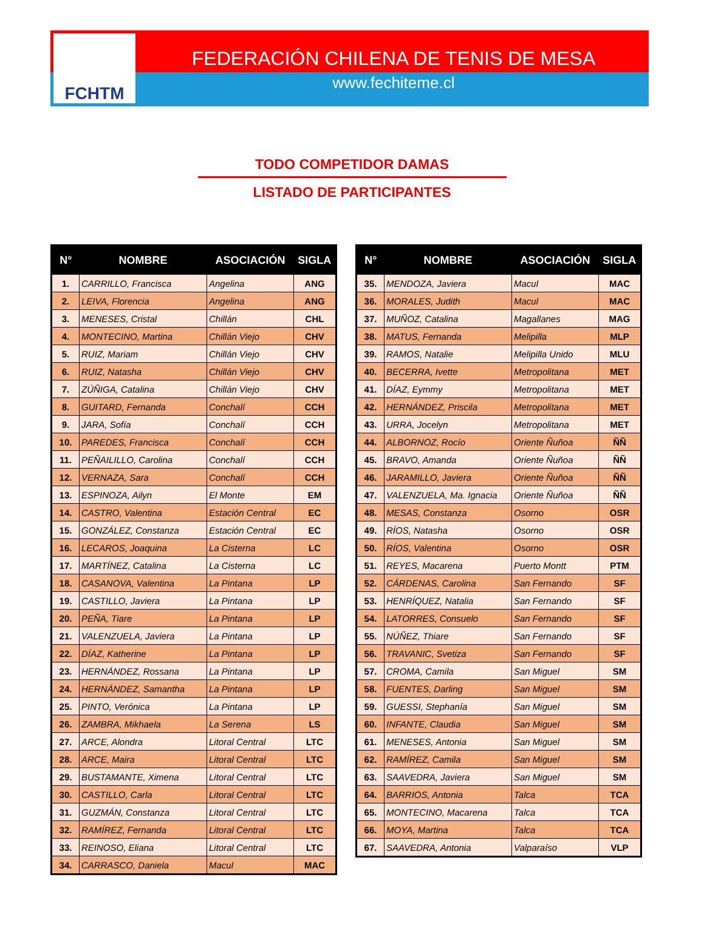FCHTM
FEDERACIÓN CHILENA DE TENIS DE MESA
www.fechiteme.cl
TODO COMPETIDOR DAMAS
LISTADO DE PARTICIPANTES
| N° | NOMBRE | ASOCIACIÓN | SIGLA |
| --- | --- | --- | --- |
| 1. | CARRILLO, Francisca | Angelina | ANG |
| 2. | LEIVA, Florencia | Angelina | ANG |
| 3. | MENESES, Cristal | Chillán | CHL |
| 4. | MONTECINO, Martina | Chillán Viejo | CHV |
| 5. | RUIZ, Mariam | Chillán Viejo | CHV |
| 6. | RUIZ, Natasha | Chillán Viejo | CHV |
| 7. | ZÚÑIGA, Catalina | Chillán Viejo | CHV |
| 8. | GUITARD, Fernanda | Conchalí | CCH |
| 9. | JARA, Sofía | Conchalí | CCH |
| 10. | PAREDES, Francisca | Conchalí | CCH |
| 11. | PEÑAILILLO, Carolina | Conchalí | CCH |
| 12. | VERNAZA, Sara | Conchalí | CCH |
| 13. | ESPINOZA, Ailyn | El Monte | EM |
| 14. | CASTRO, Valentina | Estación Central | EC |
| 15. | GONZÁLEZ, Constanza | Estación Central | EC |
| 16. | LECAROS, Joaquina | La Cisterna | LC |
| 17. | MARTÍNEZ, Catalina | La Cisterna | LC |
| 18. | CASANOVA, Valentina | La Pintana | LP |
| 19. | CASTILLO, Javiera | La Pintana | LP |
| 20. | PEÑA, Tiare | La Pintana | LP |
| 21. | VALENZUELA, Javiera | La Pintana | LP |
| 22. | DÍAZ, Katherine | La Pintana | LP |
| 23. | HERNÁNDEZ, Rossana | La Pintana | LP |
| 24. | HERNÁNDEZ, Samantha | La Pintana | LP |
| 25. | PINTO, Verónica | La Pintana | LP |
| 26. | ZAMBRA, Mikhaela | La Serena | LS |
| 27. | ARCE, Alondra | Litoral Central | LTC |
| 28. | ARCE, Maira | Litoral Central | LTC |
| 29. | BUSTAMANTE, Ximena | Litoral Central | LTC |
| 30. | CASTILLO, Carla | Litoral Central | LTC |
| 31. | GUZMÁN, Constanza | Litoral Central | LTC |
| 32. | RAMÍREZ, Fernanda | Litoral Central | LTC |
| 33. | REINOSO, Eliana | Litoral Central | LTC |
| 34. | CARRASCO, Daniela | Macul | MAC |
| N° | NOMBRE | ASOCIACIÓN | SIGLA |
| --- | --- | --- | --- |
| 35. | MENDOZA, Javiera | Macul | MAC |
| 36. | MORALES, Judith | Macul | MAC |
| 37. | MUÑOZ, Catalina | Magallanes | MAG |
| 38. | MATUS, Fernanda | Melipilla | MLP |
| 39. | RAMOS, Natalie | Melipilla Unido | MLU |
| 40. | BECERRA, Ivette | Metropolitana | MET |
| 41. | DÍAZ, Eymmy | Metropolitana | MET |
| 42. | HERNÁNDEZ, Priscila | Metropolitana | MET |
| 43. | URRA, Jocelyn | Metropolitana | MET |
| 44. | ALBORNOZ, Rocío | Oriente Ñuñoa | ÑÑ |
| 45. | BRAVO, Amanda | Oriente Ñuñoa | ÑÑ |
| 46. | JARAMILLO, Javiera | Oriente Ñuñoa | ÑÑ |
| 47. | VALENZUELA, Ma. Ignacia | Oriente Ñuñoa | ÑÑ |
| 48. | MESAS, Constanza | Osorno | OSR |
| 49. | RÍOS, Natasha | Osorno | OSR |
| 50. | RÍOS, Valentina | Osorno | OSR |
| 51. | REYES, Macarena | Puerto Montt | PTM |
| 52. | CÁRDENAS, Carolina | San Fernando | SF |
| 53. | HENRÍQUEZ, Natalia | San Fernando | SF |
| 54. | LATORRES, Consuelo | San Fernando | SF |
| 55. | NÚÑEZ, Thiare | San Fernando | SF |
| 56. | TRAVANIC, Svetiza | San Fernando | SF |
| 57. | CROMA, Camila | San Miguel | SM |
| 58. | FUENTES, Darling | San Miguel | SM |
| 59. | GUESSI, Stephanía | San Miguel | SM |
| 60. | INFANTE, Claudia | San Miguel | SM |
| 61. | MENESES, Antonia | San Miguel | SM |
| 62. | RAMÍREZ, Camila | San Miguel | SM |
| 63. | SAAVEDRA, Javiera | San Miguel | SM |
| 64. | BARRIOS, Antonia | Talca | TCA |
| 65. | MONTECINO, Macarena | Talca | TCA |
| 66. | MOYA, Martina | Talca | TCA |
| 67. | SAAVEDRA, Antonia | Valparaíso | VLP |